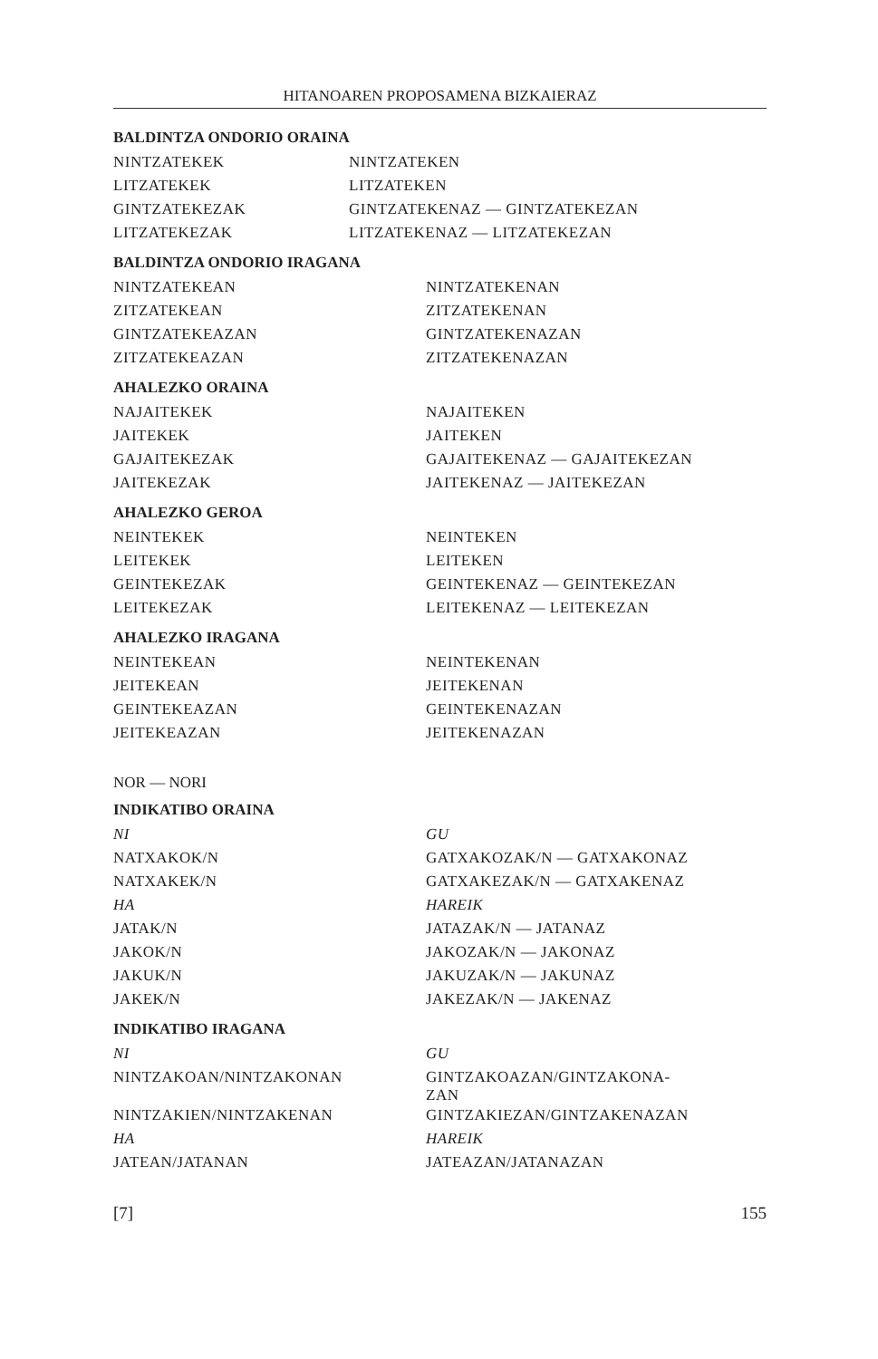HITANOAREN PROPOSAMENA BIZKAIERAZ
BALDINTZA ONDORIO ORAINA
| NINTZATEKEK | NINTZATEKEN |
| LITZATEKEK | LITZATEKEN |
| GINTZATEKEZAK | GINTZATEKENAZ — GINTZATEKEZAN |
| LITZATEKEZAK | LITZATEKENAZ — LITZATEKEZAN |
BALDINTZA ONDORIO IRAGANA
| NINTZATEKEAN | NINTZATEKENAN |
| ZITZATEKEAN | ZITZATEKENAN |
| GINTZATEKEAZAN | GINTZATEKENAZAN |
| ZITZATEKEAZAN | ZITZATEKENAZAN |
AHALEZKO ORAINA
| NAJAITEKEK | NAJAITEKEN |
| JAITEKEK | JAITEKEN |
| GAJAITEKEZAK | GAJAITEKENAZ — GAJAITEKEZAN |
| JAITEKEZAK | JAITEKENAZ — JAITEKEZAN |
AHALEZKO GEROA
| NEINTEKEK | NEINTEKEN |
| LEITEKEK | LEITEKEN |
| GEINTEKEZAK | GEINTEKENAZ — GEINTEKEZAN |
| LEITEKEZAK | LEITEKENAZ — LEITEKEZAN |
AHALEZKO IRAGANA
| NEINTEKEAN | NEINTEKENAN |
| JEITEKEAN | JEITEKENAN |
| GEINTEKEAZAN | GEINTEKENAZAN |
| JEITEKEAZAN | JEITEKENAZAN |
NOR — NORI
INDIKATIBO ORAINA
| NI | GU |
| NATXAKOK/N | GATXAKOZAK/N — GATXAKONAZ |
| NATXAKEK/N | GATXAKEZAK/N — GATXAKENAZ |
| HA | HAREIK |
| JATAK/N | JATAZAK/N — JATANAZ |
| JAKOK/N | JAKOZAK/N — JAKONAZ |
| JAKUK/N | JAKUZAK/N — JAKUNAZ |
| JAKEK/N | JAKEZAK/N — JAKENAZ |
INDIKATIBO IRAGANA
| NI | GU |
| NINTZAKOAN/NINTZAKONAN | GINTZAKOAZAN/GINTZAKONA- ZAN |
| NINTZAKIEN/NINTZAKENAN | GINTZAKIEZAN/GINTZAKENAZAN |
| HA | HAREIK |
| JATEAN/JATANAN | JATEAZAN/JATANAZAN |
[7] 155